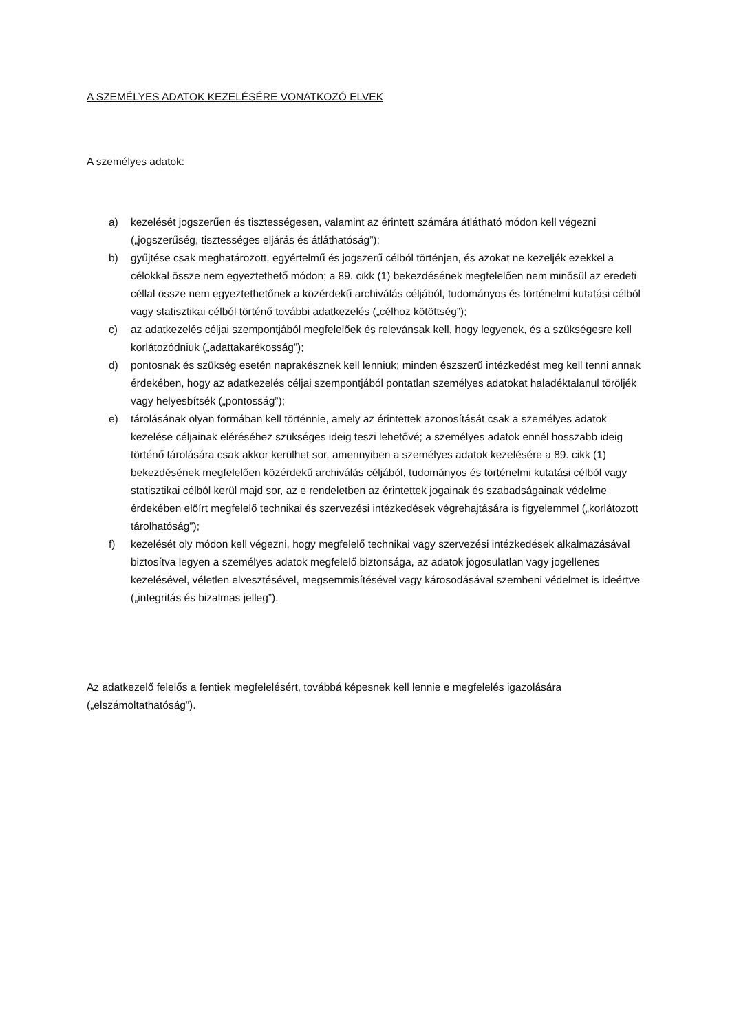A SZEMÉLYES ADATOK KEZELÉSÉRE VONATKOZÓ ELVEK
A személyes adatok:
a) kezelését jogszerűen és tisztességesen, valamint az érintett számára átlátható módon kell végezni („jogszerűség, tisztességes eljárás és átláthatóság”);
b) gyűjtése csak meghatározott, egyértelmű és jogszerű célból történjen, és azokat ne kezeljék ezekkel a célokkal össze nem egyeztethető módon; a 89. cikk (1) bekezdésének megfelelően nem minősül az eredeti céllal össze nem egyeztethetőnek a közérdekű archiválás céljából, tudományos és történelmi kutatási célból vagy statisztikai célból történő további adatkezelés („célhoz kötöttség”);
c) az adatkezelés céljai szempontjából megfelelőek és relevánsak kell, hogy legyenek, és a szükségesre kell korlátozódniuk („adattakarékosság”);
d) pontosnak és szükség esetén naprakésznek kell lenniük; minden észszerű intézkedést meg kell tenni annak érdekében, hogy az adatkezelés céljai szempontjából pontatlan személyes adatokat haladéktalanul töröljék vagy helyesbítsék („pontosság”);
e) tárolásának olyan formában kell történnie, amely az érintettek azonosítását csak a személyes adatok kezelése céljainak eléréséhez szükséges ideig teszi lehetővé; a személyes adatok ennél hosszabb ideig történő tárolására csak akkor kerülhet sor, amennyiben a személyes adatok kezelésére a 89. cikk (1) bekezdésének megfelelően közérdekű archiválás céljából, tudományos és történelmi kutatási célból vagy statisztikai célból kerül majd sor, az e rendeletben az érintettek jogainak és szabadságainak védelme érdekében előírt megfelelő technikai és szervezési intézkedések végrehajtására is figyelemmel („korlátozott tárolhatóság”);
f) kezelését oly módon kell végezni, hogy megfelelő technikai vagy szervezési intézkedések alkalmazásával biztosítva legyen a személyes adatok megfelelő biztonsága, az adatok jogosulatlan vagy jogellenes kezelésével, véletlen elvesztésével, megsemmisítésével vagy károsodásával szembeni védelmet is ideértve („integritás és bizalmas jelleg”).
Az adatkezelő felelős a fentiek megfelelésért, továbbá képesnek kell lennie e megfelelés igazolására („elszámoltathatóság”).